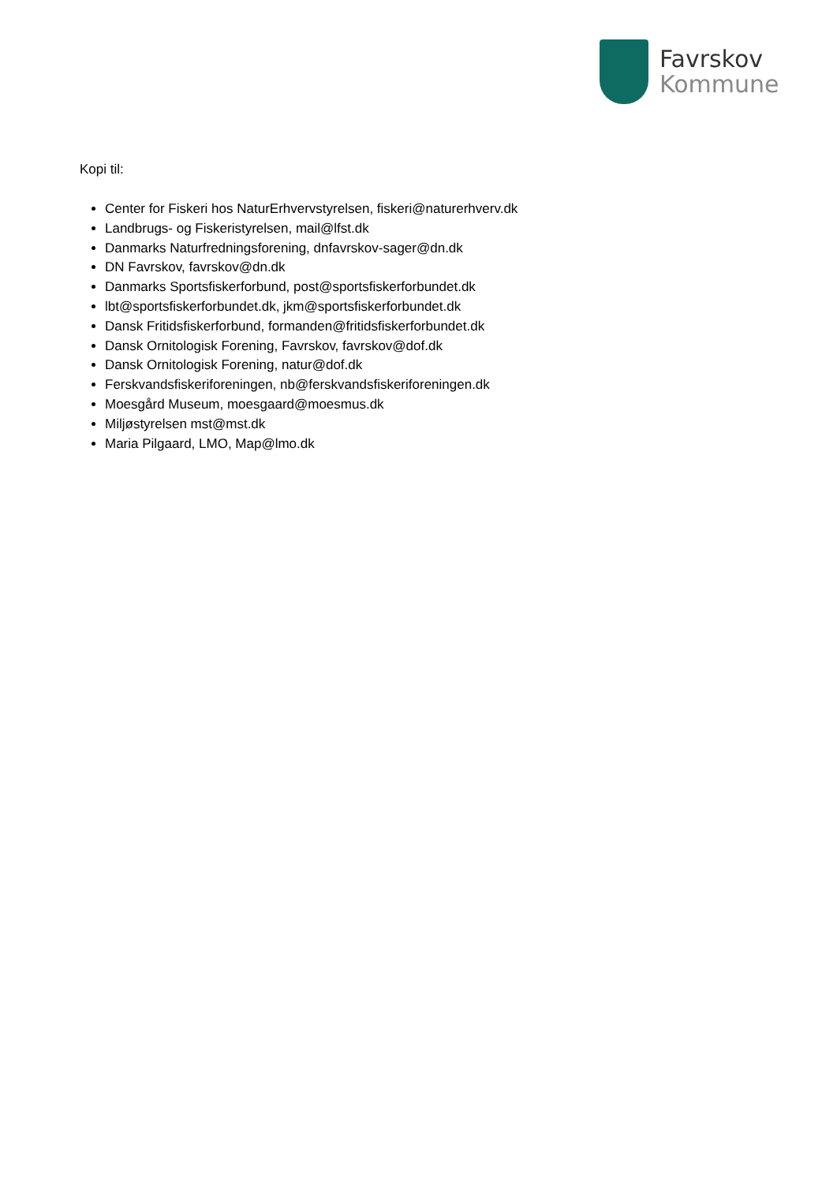Favrskov
Kommune
Kopi til:
Center for Fiskeri hos NaturErhvervstyrelsen, fiskeri@naturerhverv.dk
Landbrugs- og Fiskeristyrelsen, mail@lfst.dk
Danmarks Naturfredningsforening, dnfavrskov-sager@dn.dk
DN Favrskov, favrskov@dn.dk
Danmarks Sportsfiskerforbund, post@sportsfiskerforbundet.dk
lbt@sportsfiskerforbundet.dk, jkm@sportsfiskerforbundet.dk
Dansk Fritidsfiskerforbund, formanden@fritidsfiskerforbundet.dk
Dansk Ornitologisk Forening, Favrskov, favrskov@dof.dk
Dansk Ornitologisk Forening, natur@dof.dk
Ferskvandsfiskeriforeningen, nb@ferskvandsfiskeriforeningen.dk
Moesgård Museum, moesgaard@moesmus.dk
Miljøstyrelsen mst@mst.dk
Maria Pilgaard, LMO, Map@lmo.dk